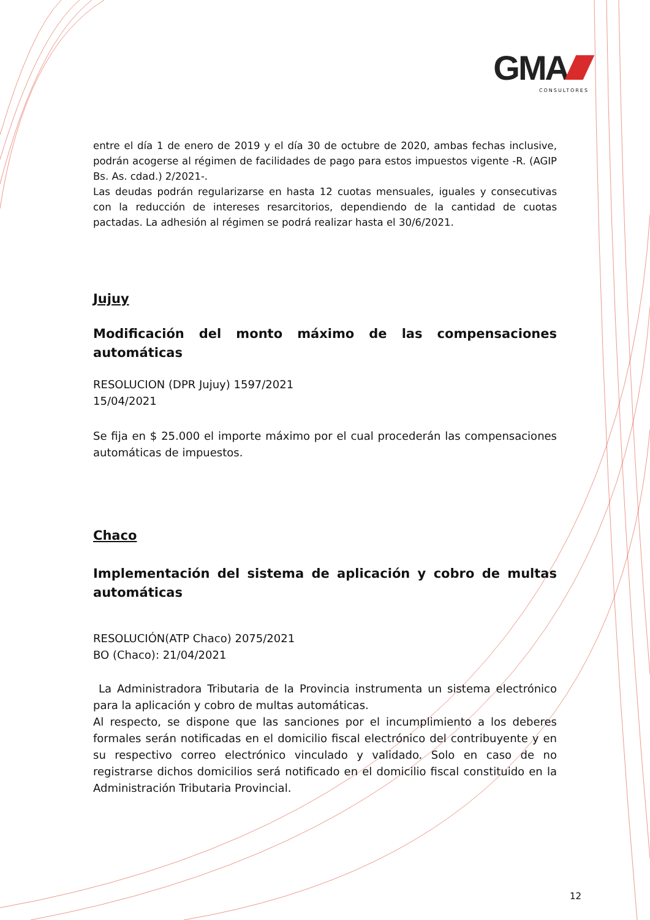GMA
CONSULTORES
entre el día 1 de enero de 2019 y el día 30 de octubre de 2020, ambas fechas inclusive, podrán acogerse al régimen de facilidades de pago para estos impuestos vigente -R. (AGIP Bs. As. cdad.) 2/2021-.
Las deudas podrán regularizarse en hasta 12 cuotas mensuales, iguales y consecutivas con la reducción de intereses resarcitorios, dependiendo de la cantidad de cuotas pactadas. La adhesión al régimen se podrá realizar hasta el 30/6/2021.
Jujuy
Modificación del monto máximo de las compensaciones automáticas
RESOLUCION (DPR Jujuy) 1597/2021
15/04/2021
Se fija en $ 25.000 el importe máximo por el cual procederán las compensaciones automáticas de impuestos.
Chaco
Implementación del sistema de aplicación y cobro de multas automáticas
RESOLUCIÓN(ATP Chaco) 2075/2021
BO (Chaco): 21/04/2021
La Administradora Tributaria de la Provincia instrumenta un sistema electrónico para la aplicación y cobro de multas automáticas.
Al respecto, se dispone que las sanciones por el incumplimiento a los deberes formales serán notificadas en el domicilio fiscal electrónico del contribuyente y en su respectivo correo electrónico vinculado y validado. Solo en caso de no registrarse dichos domicilios será notificado en el domicilio fiscal constituido en la Administración Tributaria Provincial.
12